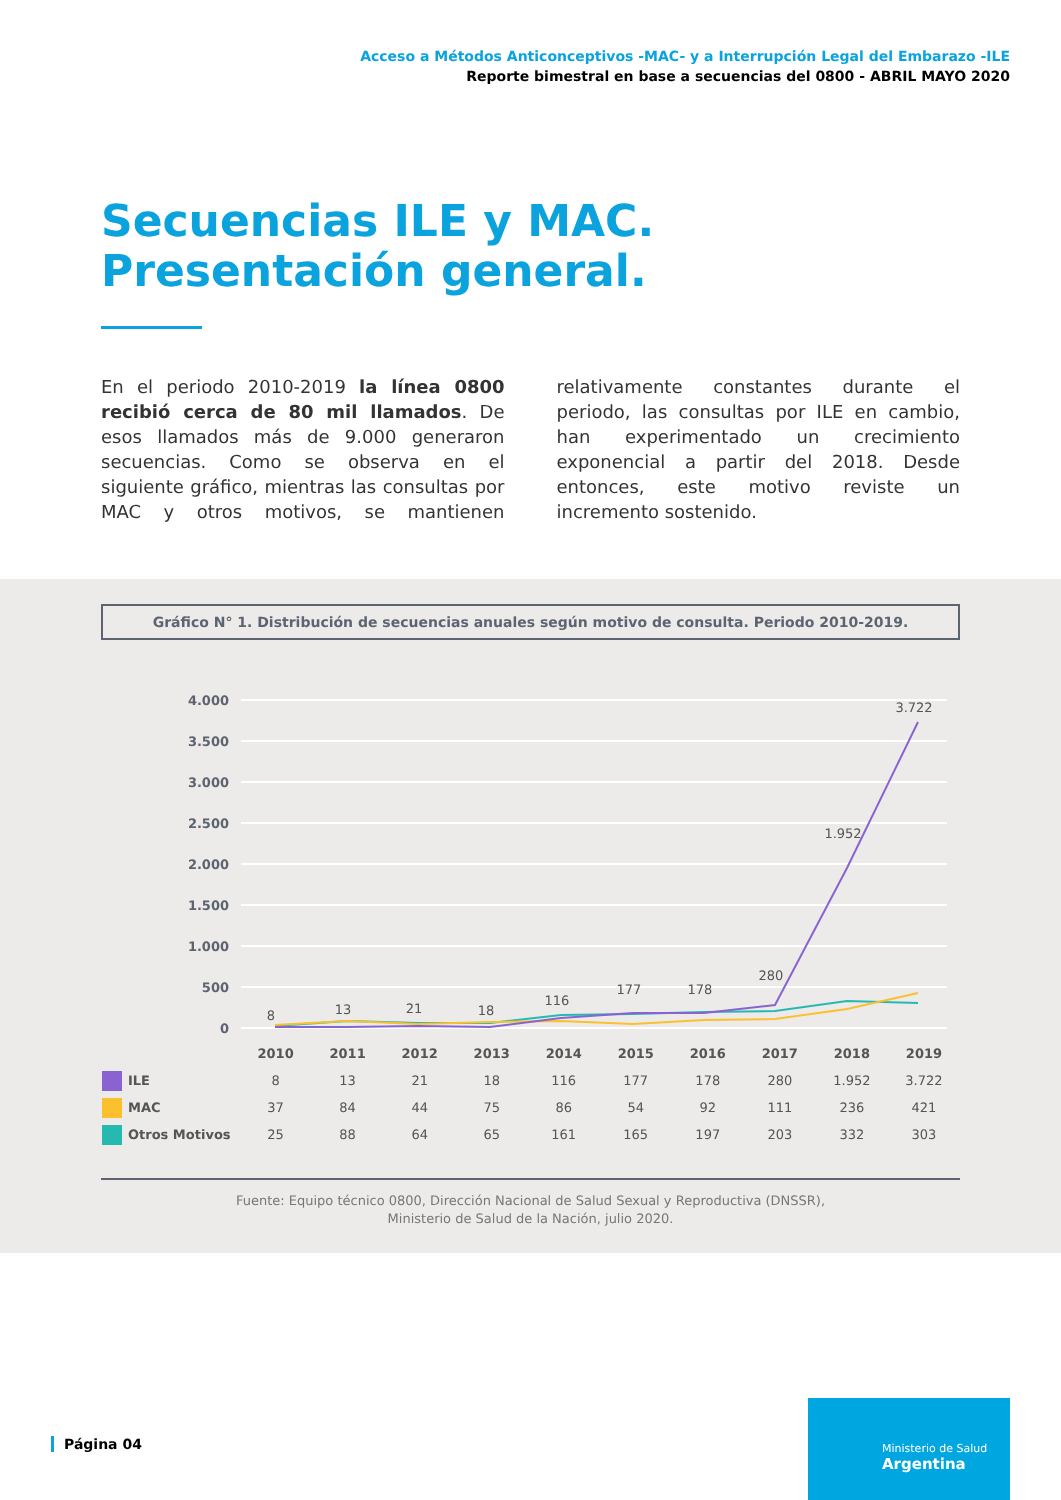Acceso a Métodos Anticonceptivos -MAC- y a Interrupción Legal del Embarazo -ILE
Reporte bimestral en base a secuencias del 0800 - ABRIL MAYO 2020
Secuencias ILE y MAC.
Presentación general.
En el periodo 2010-2019 la línea 0800 recibió cerca de 80 mil llamados. De esos llamados más de 9.000 generaron secuencias. Como se observa en el siguiente gráfico, mientras las consultas por MAC y otros motivos, se mantienen relativamente constantes durante el periodo, las consultas por ILE en cambio, han experimentado un crecimiento exponencial a partir del 2018. Desde entonces, este motivo reviste un incremento sostenido.
Gráfico N° 1. Distribución de secuencias anuales según motivo de consulta. Periodo 2010-2019.
4.000
3.500
3.000
2.500
2.000
1.500
1.000
500
0
8
13
21
18
116
177
178
280
1.952
3.722
| | 2010 | 2011 | 2012 | 2013 | 2014 | 2015 | 2016 | 2017 | 2018 | 2019 |
| ILE | 8 | 13 | 21 | 18 | 116 | 177 | 178 | 280 | 1.952 | 3.722 |
| MAC | 37 | 84 | 44 | 75 | 86 | 54 | 92 | 111 | 236 | 421 |
| Otros Motivos | 25 | 88 | 64 | 65 | 161 | 165 | 197 | 203 | 332 | 303 |
Fuente: Equipo técnico 0800, Dirección Nacional de Salud Sexual y Reproductiva (DNSSR),
Ministerio de Salud de la Nación, julio 2020.
Página 04
Ministerio de Salud
Argentina